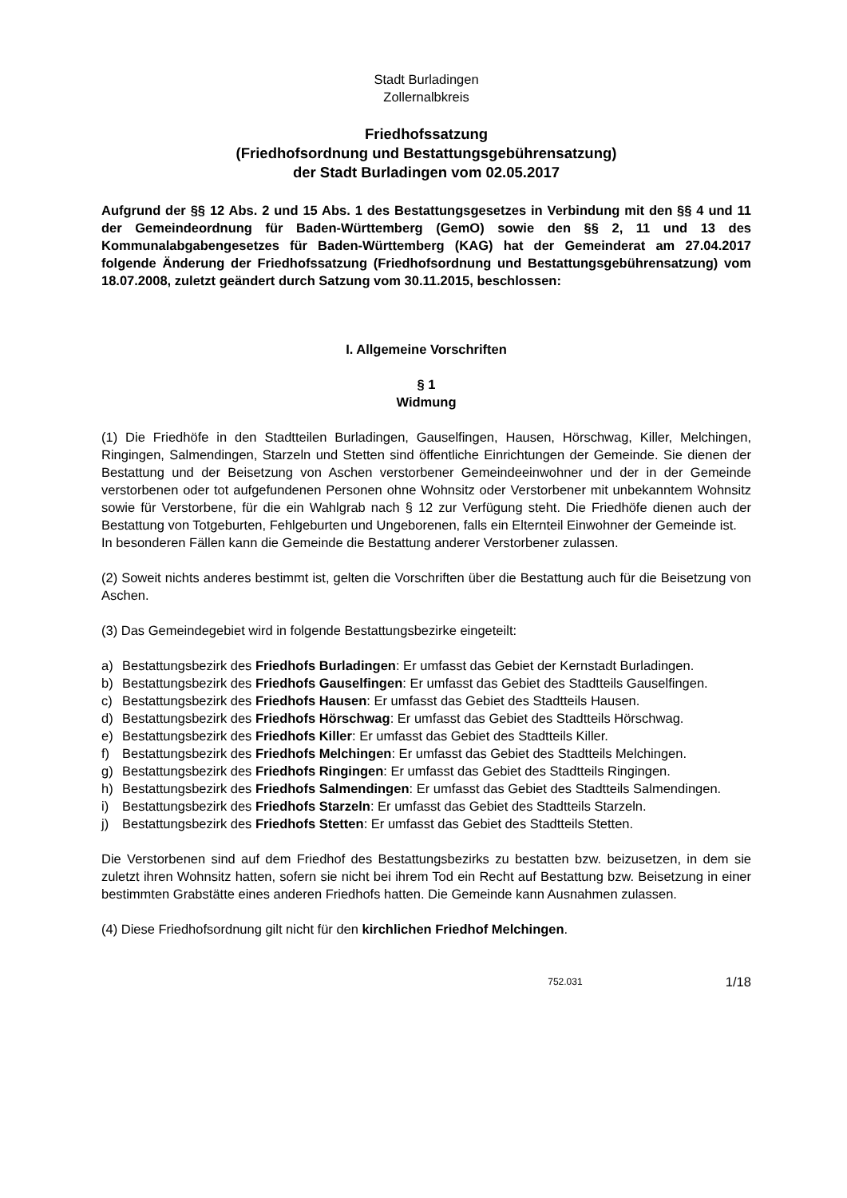Stadt Burladingen
Zollernalbkreis
Friedhofssatzung
(Friedhofsordnung und Bestattungsgebührensatzung)
der Stadt Burladingen vom 02.05.2017
Aufgrund der §§ 12 Abs. 2 und 15 Abs. 1 des Bestattungsgesetzes in Verbindung mit den §§ 4 und 11 der Gemeindeordnung für Baden-Württemberg (GemO) sowie den §§ 2, 11 und 13 des Kommunalabgabengesetzes für Baden-Württemberg (KAG) hat der Gemeinderat am 27.04.2017 folgende Änderung der Friedhofssatzung (Friedhofsordnung und Bestattungsgebührensatzung) vom 18.07.2008, zuletzt geändert durch Satzung vom 30.11.2015, beschlossen:
I. Allgemeine Vorschriften
§ 1
Widmung
(1) Die Friedhöfe in den Stadtteilen Burladingen, Gauselfingen, Hausen, Hörschwag, Killer, Melchingen, Ringingen, Salmendingen, Starzeln und Stetten sind öffentliche Einrichtungen der Gemeinde. Sie dienen der Bestattung und der Beisetzung von Aschen verstorbener Gemeindeeinwohner und der in der Gemeinde verstorbenen oder tot aufgefundenen Personen ohne Wohnsitz oder Verstorbener mit unbekanntem Wohnsitz sowie für Verstorbene, für die ein Wahlgrab nach § 12 zur Verfügung steht. Die Friedhöfe dienen auch der Bestattung von Totgeburten, Fehlgeburten und Ungeborenen, falls ein Elternteil Einwohner der Gemeinde ist.
In besonderen Fällen kann die Gemeinde die Bestattung anderer Verstorbener zulassen.
(2) Soweit nichts anderes bestimmt ist, gelten die Vorschriften über die Bestattung auch für die Beisetzung von Aschen.
(3) Das Gemeindegebiet wird in folgende Bestattungsbezirke eingeteilt:
a) Bestattungsbezirk des Friedhofs Burladingen: Er umfasst das Gebiet der Kernstadt Burladingen.
b) Bestattungsbezirk des Friedhofs Gauselfingen: Er umfasst das Gebiet des Stadtteils Gauselfingen.
c) Bestattungsbezirk des Friedhofs Hausen: Er umfasst das Gebiet des Stadtteils Hausen.
d) Bestattungsbezirk des Friedhofs Hörschwag: Er umfasst das Gebiet des Stadtteils Hörschwag.
e) Bestattungsbezirk des Friedhofs Killer: Er umfasst das Gebiet des Stadtteils Killer.
f) Bestattungsbezirk des Friedhofs Melchingen: Er umfasst das Gebiet des Stadtteils Melchingen.
g) Bestattungsbezirk des Friedhofs Ringingen: Er umfasst das Gebiet des Stadtteils Ringingen.
h) Bestattungsbezirk des Friedhofs Salmendingen: Er umfasst das Gebiet des Stadtteils Salmendingen.
i) Bestattungsbezirk des Friedhofs Starzeln: Er umfasst das Gebiet des Stadtteils Starzeln.
j) Bestattungsbezirk des Friedhofs Stetten: Er umfasst das Gebiet des Stadtteils Stetten.
Die Verstorbenen sind auf dem Friedhof des Bestattungsbezirks zu bestatten bzw. beizusetzen, in dem sie zuletzt ihren Wohnsitz hatten, sofern sie nicht bei ihrem Tod ein Recht auf Bestattung bzw. Beisetzung in einer bestimmten Grabstätte eines anderen Friedhofs hatten. Die Gemeinde kann Ausnahmen zulassen.
(4) Diese Friedhofsordnung gilt nicht für den kirchlichen Friedhof Melchingen.
752.031 1/18